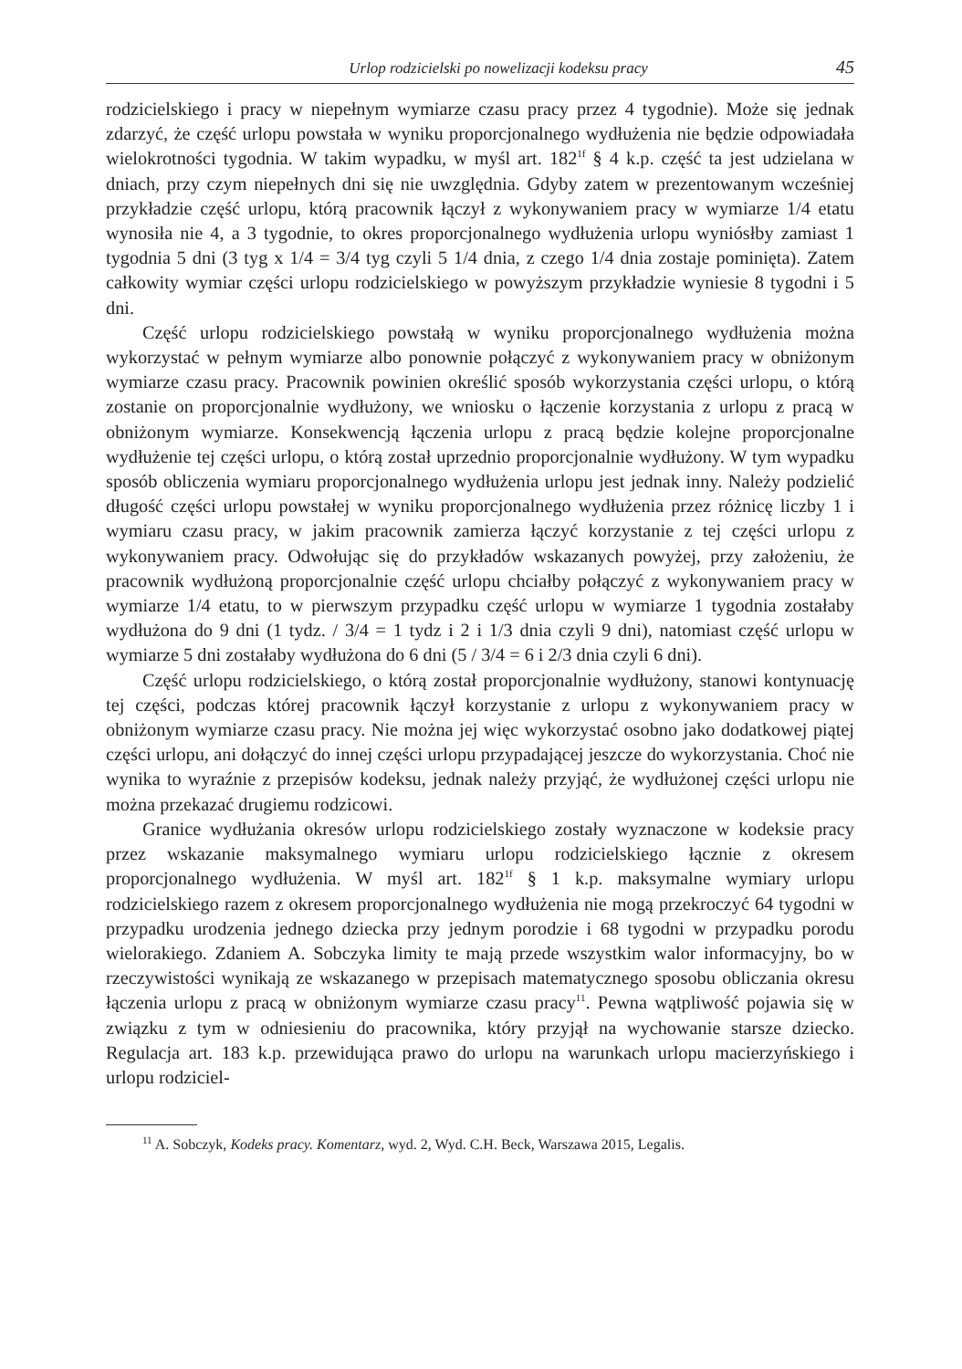Urlop rodzicielski po nowelizacji kodeksu pracy 45
rodzicielskiego i pracy w niepełnym wymiarze czasu pracy przez 4 tygodnie). Może się jednak zdarzyć, że część urlopu powstała w wyniku proporcjonalnego wydłużenia nie będzie odpowiadała wielokrotności tygodnia. W takim wypadku, w myśl art. 182<sup>1f</sup> § 4 k.p. część ta jest udzielana w dniach, przy czym niepełnych dni się nie uwzględnia. Gdyby zatem w prezentowanym wcześniej przykładzie część urlopu, którą pracownik łączył z wykonywaniem pracy w wymiarze 1/4 etatu wynosiła nie 4, a 3 tygodnie, to okres proporcjonalnego wydłużenia urlopu wyniósłby zamiast 1 tygodnia 5 dni (3 tyg x 1/4 = 3/4 tyg czyli 5 1/4 dnia, z czego 1/4 dnia zostaje pominięta). Zatem całkowity wymiar części urlopu rodzicielskiego w powyższym przykładzie wyniesie 8 tygodni i 5 dni.
Część urlopu rodzicielskiego powstałą w wyniku proporcjonalnego wydłużenia można wykorzystać w pełnym wymiarze albo ponownie połączyć z wykonywaniem pracy w obniżonym wymiarze czasu pracy. Pracownik powinien określić sposób wykorzystania części urlopu, o którą zostanie on proporcjonalnie wydłużony, we wniosku o łączenie korzystania z urlopu z pracą w obniżonym wymiarze. Konsekwencją łączenia urlopu z pracą będzie kolejne proporcjonalne wydłużenie tej części urlopu, o którą został uprzednio proporcjonalnie wydłużony. W tym wypadku sposób obliczenia wymiaru proporcjonalnego wydłużenia urlopu jest jednak inny. Należy podzielić długość części urlopu powstałej w wyniku proporcjonalnego wydłużenia przez różnicę liczby 1 i wymiaru czasu pracy, w jakim pracownik zamierza łączyć korzystanie z tej części urlopu z wykonywaniem pracy. Odwołując się do przykładów wskazanych powyżej, przy założeniu, że pracownik wydłużoną proporcjonalnie część urlopu chciałby połączyć z wykonywaniem pracy w wymiarze 1/4 etatu, to w pierwszym przypadku część urlopu w wymiarze 1 tygodnia zostałaby wydłużona do 9 dni (1 tydz. / 3/4 = 1 tydz i 2 i 1/3 dnia czyli 9 dni), natomiast część urlopu w wymiarze 5 dni zostałaby wydłużona do 6 dni (5 / 3/4 = 6 i 2/3 dnia czyli 6 dni).
Część urlopu rodzicielskiego, o którą został proporcjonalnie wydłużony, stanowi kontynuację tej części, podczas której pracownik łączył korzystanie z urlopu z wykonywaniem pracy w obniżonym wymiarze czasu pracy. Nie można jej więc wykorzystać osobno jako dodatkowej piątej części urlopu, ani dołączyć do innej części urlopu przypadającej jeszcze do wykorzystania. Choć nie wynika to wyraźnie z przepisów kodeksu, jednak należy przyjąć, że wydłużonej części urlopu nie można przekazać drugiemu rodzicowi.
Granice wydłużania okresów urlopu rodzicielskiego zostały wyznaczone w kodeksie pracy przez wskazanie maksymalnego wymiaru urlopu rodzicielskiego łącznie z okresem proporcjonalnego wydłużenia. W myśl art. 182<sup>1f</sup> § 1 k.p. maksymalne wymiary urlopu rodzicielskiego razem z okresem proporcjonalnego wydłużenia nie mogą przekroczyć 64 tygodni w przypadku urodzenia jednego dziecka przy jednym porodzie i 68 tygodni w przypadku porodu wielorakiego. Zdaniem A. Sobczyka limity te mają przede wszystkim walor informacyjny, bo w rzeczywistości wynikają ze wskazanego w przepisach matematycznego sposobu obliczania okresu łączenia urlopu z pracą w obniżonym wymiarze czasu pracy<sup>11</sup>. Pewna wątpliwość pojawia się w związku z tym w odniesieniu do pracownika, który przyjął na wychowanie starsze dziecko. Regulacja art. 183 k.p. przewidująca prawo do urlopu na warunkach urlopu macierzyńskiego i urlopu rodziciel-
<sup>11</sup> A. Sobczyk, Kodeks pracy. Komentarz, wyd. 2, Wyd. C.H. Beck, Warszawa 2015, Legalis.